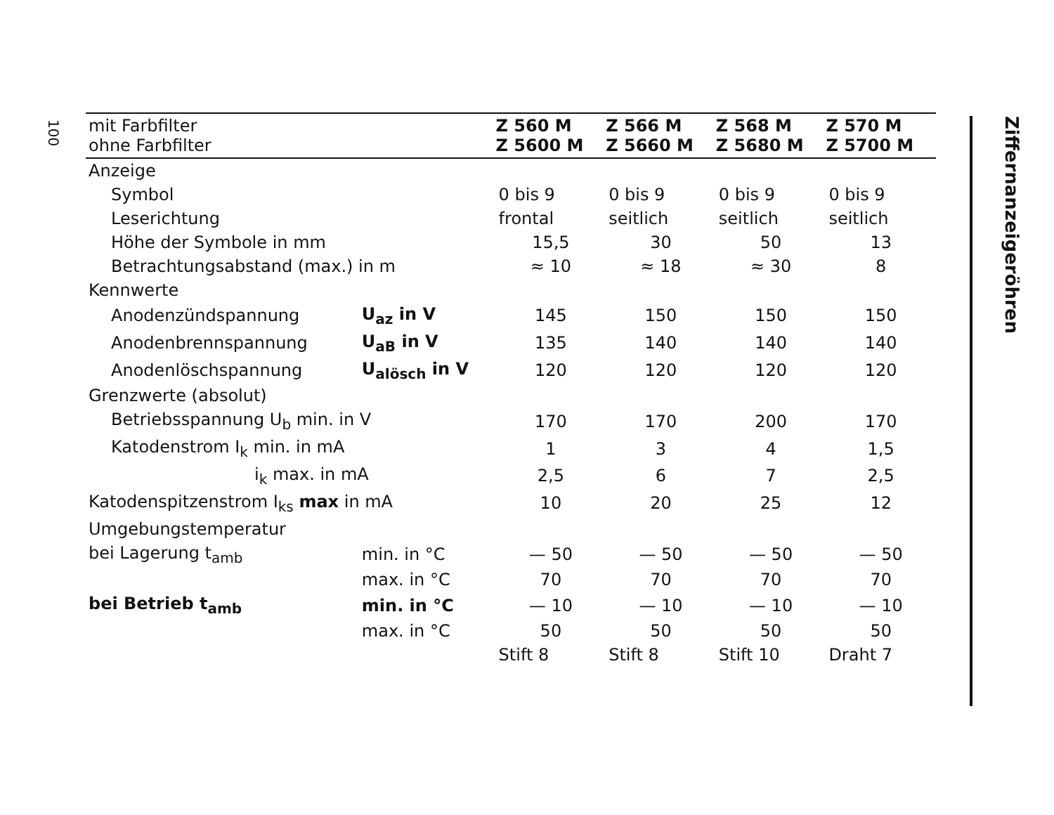100
| mit Farbfilter ohne Farbfilter | | Z 560 M Z 5600 M | Z 566 M Z 5660 M | Z 568 M Z 5680 M | Z 570 M Z 5700 M |
| --- | --- | --- | --- | --- | --- |
| Anzeige | | | | | |
| Symbol | | 0 bis 9 | 0 bis 9 | 0 bis 9 | 0 bis 9 |
| Leserichtung | | frontal | seitlich | seitlich | seitlich |
| Höhe der Symbole in mm | | 15,5 | 30 | 50 | 13 |
| Betrachtungsabstand (max.) in m | | ≈ 10 | ≈ 18 | ≈ 30 | 8 |
| Kennwerte | | | | | |
| Anodenzündspannung | U<sub>az</sub> in V | 145 | 150 | 150 | 150 |
| Anodenbrennspannung | U<sub>aB</sub> in V | 135 | 140 | 140 | 140 |
| Anodenlöschspannung | U<sub>alösch</sub> in V | 120 | 120 | 120 | 120 |
| Grenzwerte (absolut) | | | | | |
| Betriebsspannung U<sub>b</sub> min. in V | | 170 | 170 | 200 | 170 |
| Katodenstrom I<sub>k</sub> min. in mA | | 1 | 3 | 4 | 1,5 |
| i<sub>k</sub> max. in mA | | 2,5 | 6 | 7 | 2,5 |
| Katodenspitzenstrom I<sub>ks</sub> max in mA | | 10 | 20 | 25 | 12 |
| Umgebungstemperatur | | | | | |
| bei Lagerung t<sub>amb</sub> | min. in °C | — 50 | — 50 | — 50 | — 50 |
| | max. in °C | 70 | 70 | 70 | 70 |
| bei Betrieb t<sub>amb</sub> | min. in °C | — 10 | — 10 | — 10 | — 10 |
| | max. in °C | 50 | 50 | 50 | 50 |
| | | Stift 8 | Stift 8 | Stift 10 | Draht 7 |
Ziffernanzeigeröhren